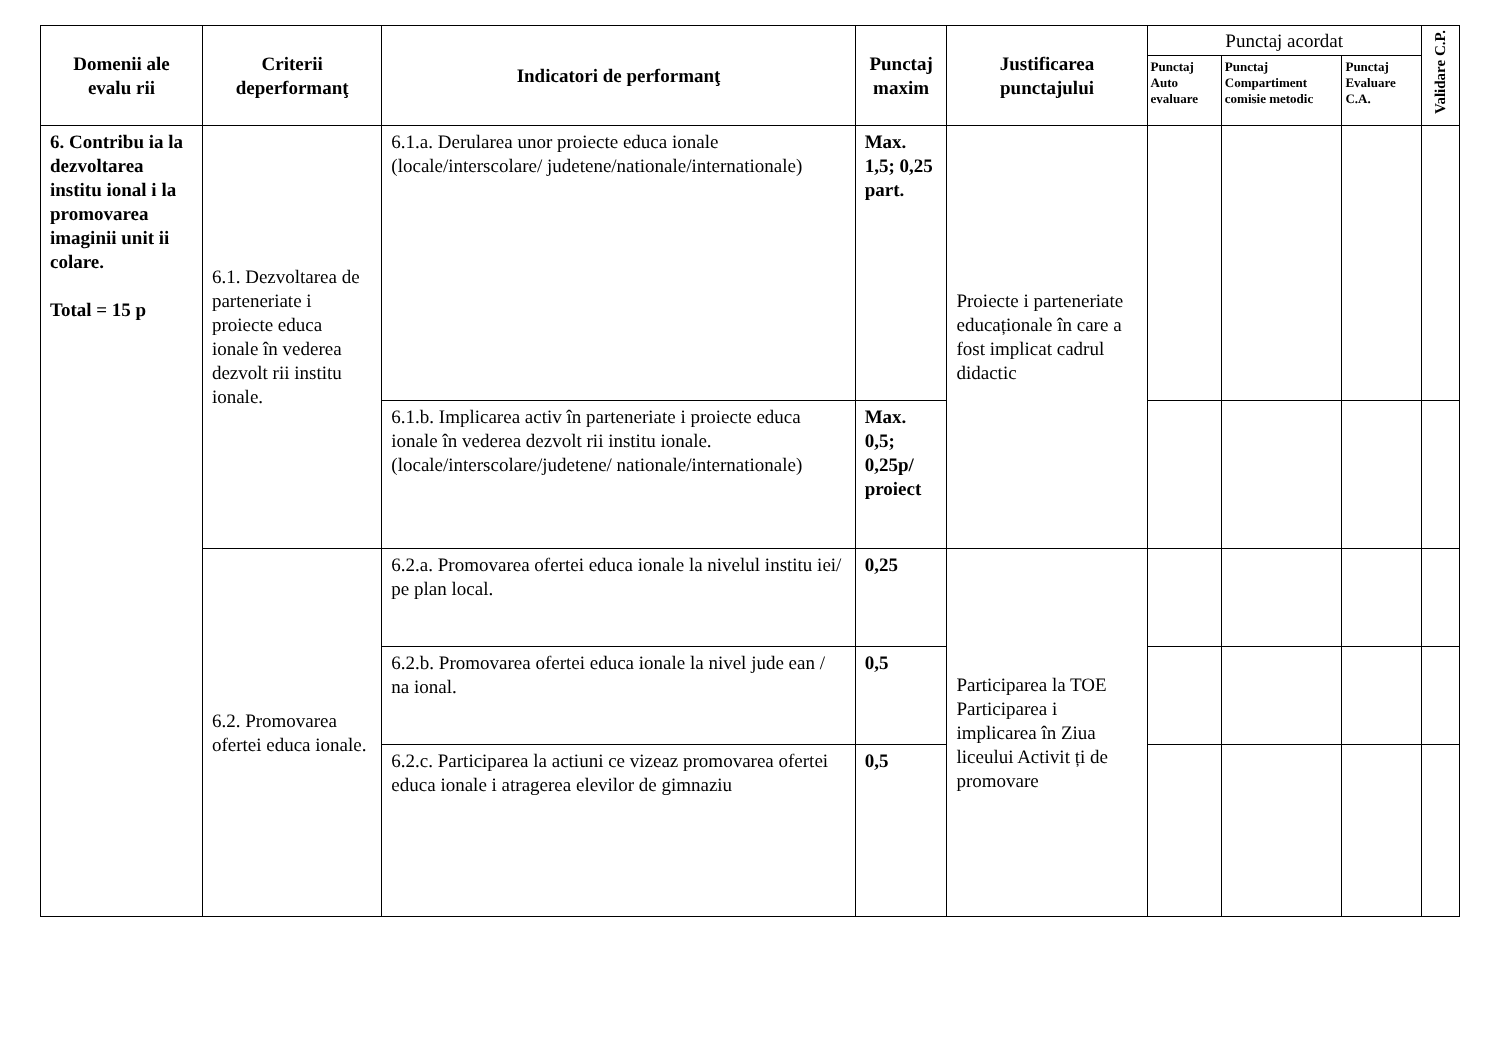| Domenii ale evalu rii | Criterii deperformanţ | Indicatori de performanţ | Punctaj maxim | Justificarea punctajului | Punctaj acordat | | | Validare C.P. |
| --- | --- | --- | --- | --- | --- | --- | --- | --- |
| | | | | | Punctaj Auto evaluare | Punctaj Compartiment comisie metodic | Punctaj Evaluare C.A. | |
| 6. Contribu ia la dezvoltarea institu ional i la promovarea imaginii unit ii colare. Total = 15 p | 6.1. Dezvoltarea de parteneriate i proiecte educa ionale în vederea dezvolt rii institu ionale. | 6.1.a. Derularea unor proiecte educa ionale (locale/interscolare/ judetene/nationale/internationale) | Max. 1,5; 0,25 part. | Proiecte i parteneriate educaționale în care a fost implicat cadrul didactic | | | | |
| | | 6.1.b. Implicarea activ în parteneriate i proiecte educa ionale în vederea dezvolt rii institu ionale. (locale/interscolare/judetene/ nationale/internationale) | Max. 0,5; 0,25p/ proiect | | | | | |
| | 6.2. Promovarea ofertei educa ionale. | 6.2.a. Promovarea ofertei educa ionale la nivelul institu iei/ pe plan local. | 0,25 | Participarea la TOE Participarea i implicarea în Ziua liceului Activit ți de promovare | | | | |
| | | 6.2.b. Promovarea ofertei educa ionale la nivel jude ean / na ional. | 0,5 | | | | | |
| | | 6.2.c. Participarea la actiuni ce vizeaz promovarea ofertei educa ionale i atragerea elevilor de gimnaziu | 0,5 | | | | | |